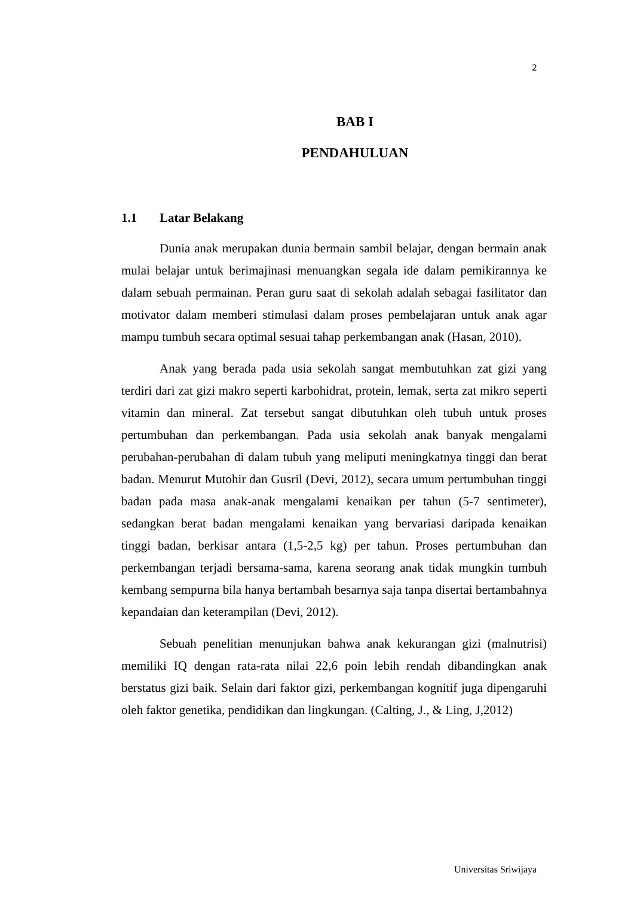2
BAB I
PENDAHULUAN
1.1 Latar Belakang
Dunia anak merupakan dunia bermain sambil belajar, dengan bermain anak mulai belajar untuk berimajinasi menuangkan segala ide dalam pemikirannya ke dalam sebuah permainan. Peran guru saat di sekolah adalah sebagai fasilitator dan motivator dalam memberi stimulasi dalam proses pembelajaran untuk anak agar mampu tumbuh secara optimal sesuai tahap perkembangan anak (Hasan, 2010).
Anak yang berada pada usia sekolah sangat membutuhkan zat gizi yang terdiri dari zat gizi makro seperti karbohidrat, protein, lemak, serta zat mikro seperti vitamin dan mineral. Zat tersebut sangat dibutuhkan oleh tubuh untuk proses pertumbuhan dan perkembangan. Pada usia sekolah anak banyak mengalami perubahan-perubahan di dalam tubuh yang meliputi meningkatnya tinggi dan berat badan. Menurut Mutohir dan Gusril (Devi, 2012), secara umum pertumbuhan tinggi badan pada masa anak-anak mengalami kenaikan per tahun (5-7 sentimeter), sedangkan berat badan mengalami kenaikan yang bervariasi daripada kenaikan tinggi badan, berkisar antara (1,5-2,5 kg) per tahun. Proses pertumbuhan dan perkembangan terjadi bersama-sama, karena seorang anak tidak mungkin tumbuh kembang sempurna bila hanya bertambah besarnya saja tanpa disertai bertambahnya kepandaian dan keterampilan (Devi, 2012).
Sebuah penelitian menunjukan bahwa anak kekurangan gizi (malnutrisi) memiliki IQ dengan rata-rata nilai 22,6 poin lebih rendah dibandingkan anak berstatus gizi baik. Selain dari faktor gizi, perkembangan kognitif juga dipengaruhi oleh faktor genetika, pendidikan dan lingkungan. (Calting, J., & Ling, J,2012)
Universitas Sriwijaya